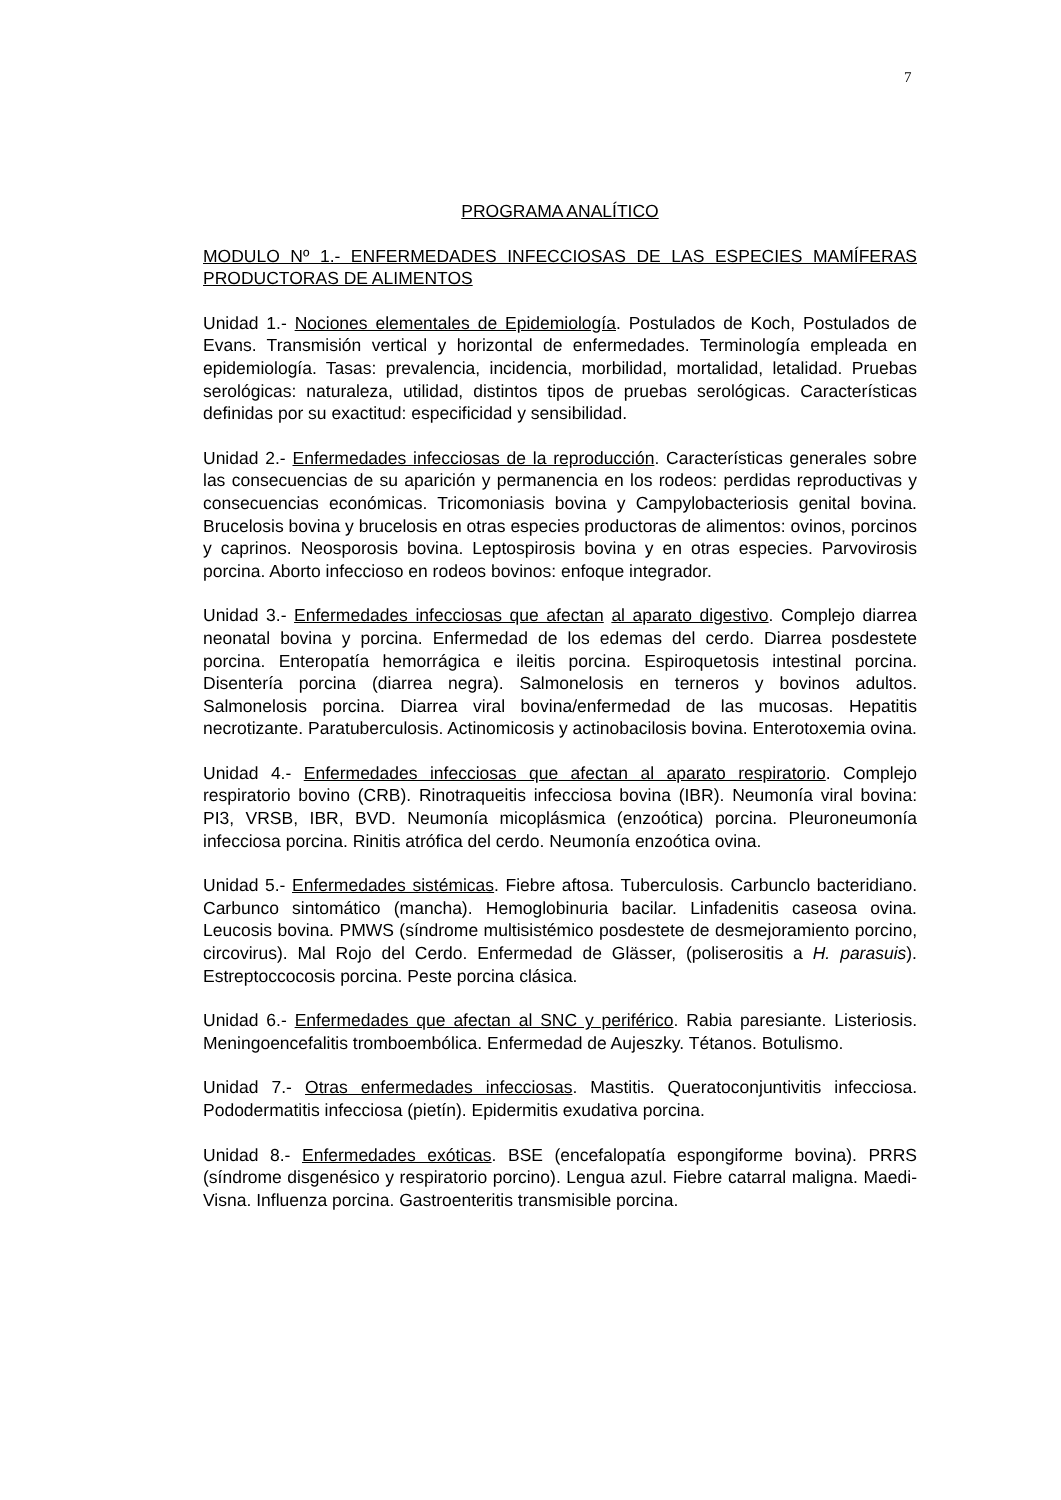7
PROGRAMA ANALÍTICO
MODULO Nº 1.- ENFERMEDADES INFECCIOSAS DE LAS ESPECIES MAMÍFERAS PRODUCTORAS DE ALIMENTOS
Unidad 1.- Nociones elementales de Epidemiología. Postulados de Koch, Postulados de Evans. Transmisión vertical y horizontal de enfermedades. Terminología empleada en epidemiología. Tasas: prevalencia, incidencia, morbilidad, mortalidad, letalidad. Pruebas serológicas: naturaleza, utilidad, distintos tipos de pruebas serológicas. Características definidas por su exactitud: especificidad y sensibilidad.
Unidad 2.- Enfermedades infecciosas de la reproducción. Características generales sobre las consecuencias de su aparición y permanencia en los rodeos: perdidas reproductivas y consecuencias económicas. Tricomoniasis bovina y Campylobacteriosis genital bovina. Brucelosis bovina y brucelosis en otras especies productoras de alimentos: ovinos, porcinos y caprinos. Neosporosis bovina. Leptospirosis bovina y en otras especies. Parvovirosis porcina. Aborto infeccioso en rodeos bovinos: enfoque integrador.
Unidad 3.- Enfermedades infecciosas que afectan al aparato digestivo. Complejo diarrea neonatal bovina y porcina. Enfermedad de los edemas del cerdo. Diarrea posdestete porcina. Enteropatía hemorrágica e ileitis porcina. Espiroquetosis intestinal porcina. Disentería porcina (diarrea negra). Salmonelosis en terneros y bovinos adultos. Salmonelosis porcina. Diarrea viral bovina/enfermedad de las mucosas. Hepatitis necrotizante. Paratuberculosis. Actinomicosis y actinobacilosis bovina. Enterotoxemia ovina.
Unidad 4.- Enfermedades infecciosas que afectan al aparato respiratorio. Complejo respiratorio bovino (CRB). Rinotraqueitis infecciosa bovina (IBR). Neumonía viral bovina: PI3, VRSB, IBR, BVD. Neumonía micoplásmica (enzoótica) porcina. Pleuroneumonía infecciosa porcina. Rinitis atrófica del cerdo. Neumonía enzoótica ovina.
Unidad 5.- Enfermedades sistémicas. Fiebre aftosa. Tuberculosis. Carbunclo bacteridiano. Carbunco sintomático (mancha). Hemoglobinuria bacilar. Linfadenitis caseosa ovina. Leucosis bovina. PMWS (síndrome multisistémico posdestete de desmejoramiento porcino, circovirus). Mal Rojo del Cerdo. Enfermedad de Glässer, (poliserositis a H. parasuis). Estreptoccocosis porcina. Peste porcina clásica.
Unidad 6.- Enfermedades que afectan al SNC y periférico. Rabia paresiante. Listeriosis. Meningoencefalitis tromboembólica. Enfermedad de Aujeszky. Tétanos. Botulismo.
Unidad 7.- Otras enfermedades infecciosas. Mastitis. Queratoconjuntivitis infecciosa. Pododermatitis infecciosa (pietín). Epidermitis exudativa porcina.
Unidad 8.- Enfermedades exóticas. BSE (encefalopatía espongiforme bovina). PRRS (síndrome disgenésico y respiratorio porcino). Lengua azul. Fiebre catarral maligna. Maedi-Visna. Influenza porcina. Gastroenteritis transmisible porcina.